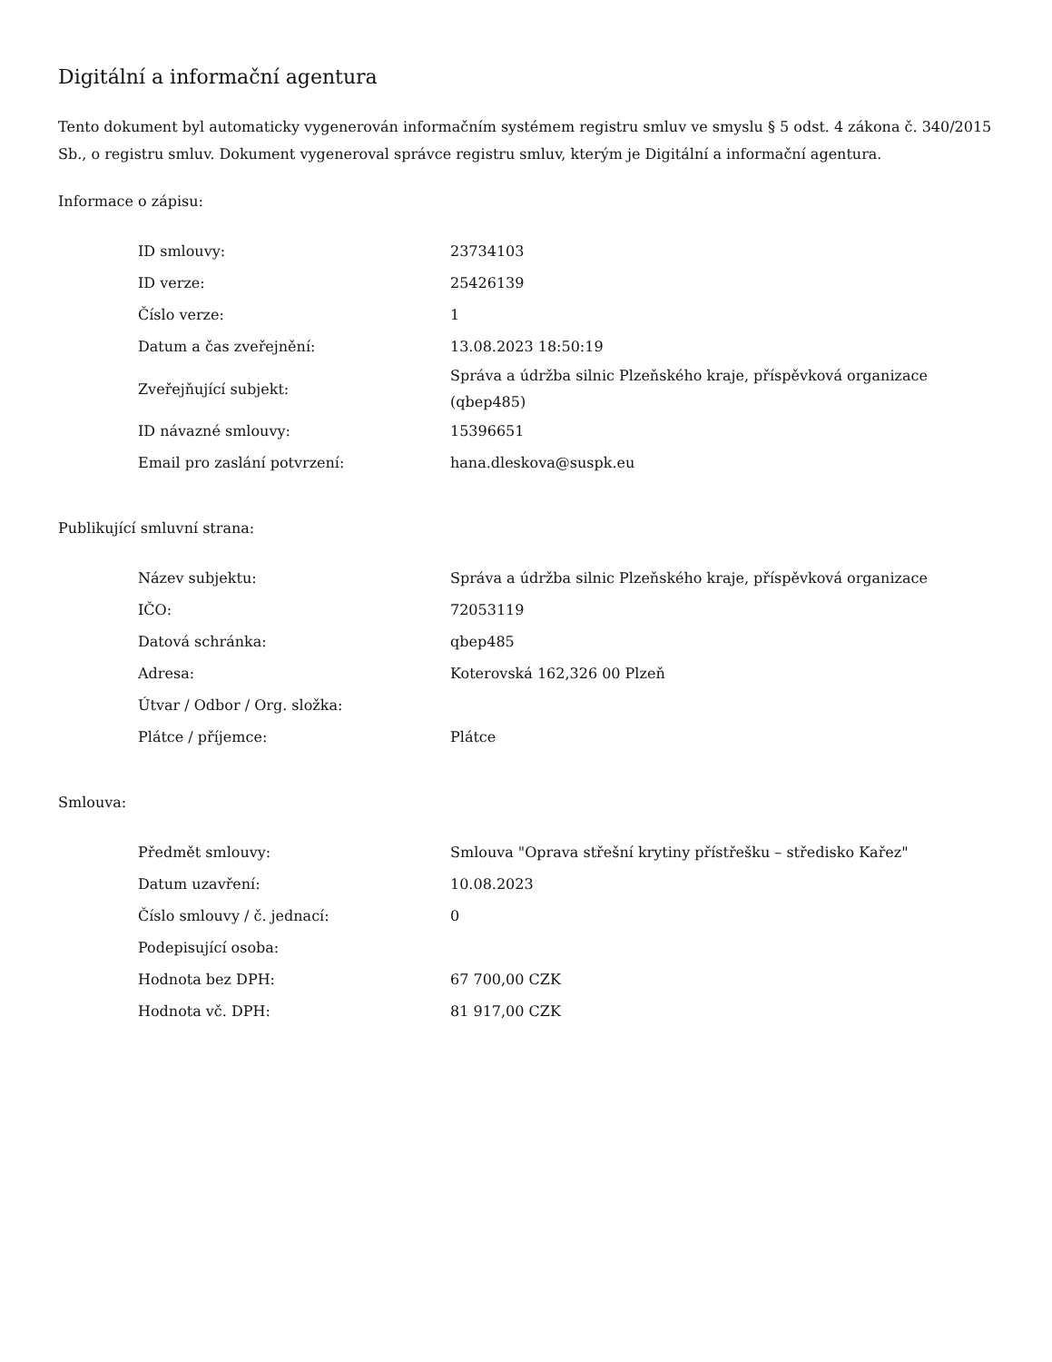Digitální a informační agentura
Tento dokument byl automaticky vygenerován informačním systémem registru smluv ve smyslu § 5 odst. 4 zákona č. 340/2015 Sb., o registru smluv. Dokument vygeneroval správce registru smluv, kterým je Digitální a informační agentura.
Informace o zápisu:
| ID smlouvy: | 23734103 |
| ID verze: | 25426139 |
| Číslo verze: | 1 |
| Datum a čas zveřejnění: | 13.08.2023 18:50:19 |
| Zveřejňující subjekt: | Správa a údržba silnic Plzeňského kraje, příspěvková organizace (qbep485) |
| ID návazné smlouvy: | 15396651 |
| Email pro zaslání potvrzení: | hana.dleskova@suspk.eu |
Publikující smluvní strana:
| Název subjektu: | Správa a údržba silnic Plzeňského kraje, příspěvková organizace |
| IČO: | 72053119 |
| Datová schránka: | qbep485 |
| Adresa: | Koterovská 162,326 00 Plzeň |
| Útvar / Odbor / Org. složka: | |
| Plátce / příjemce: | Plátce |
Smlouva:
| Předmět smlouvy: | Smlouva "Oprava střešní krytiny přístřešku – středisko Kařez" |
| Datum uzavření: | 10.08.2023 |
| Číslo smlouvy / č. jednací: | 0 |
| Podepisující osoba: | |
| Hodnota bez DPH: | 67 700,00 CZK |
| Hodnota vč. DPH: | 81 917,00 CZK |